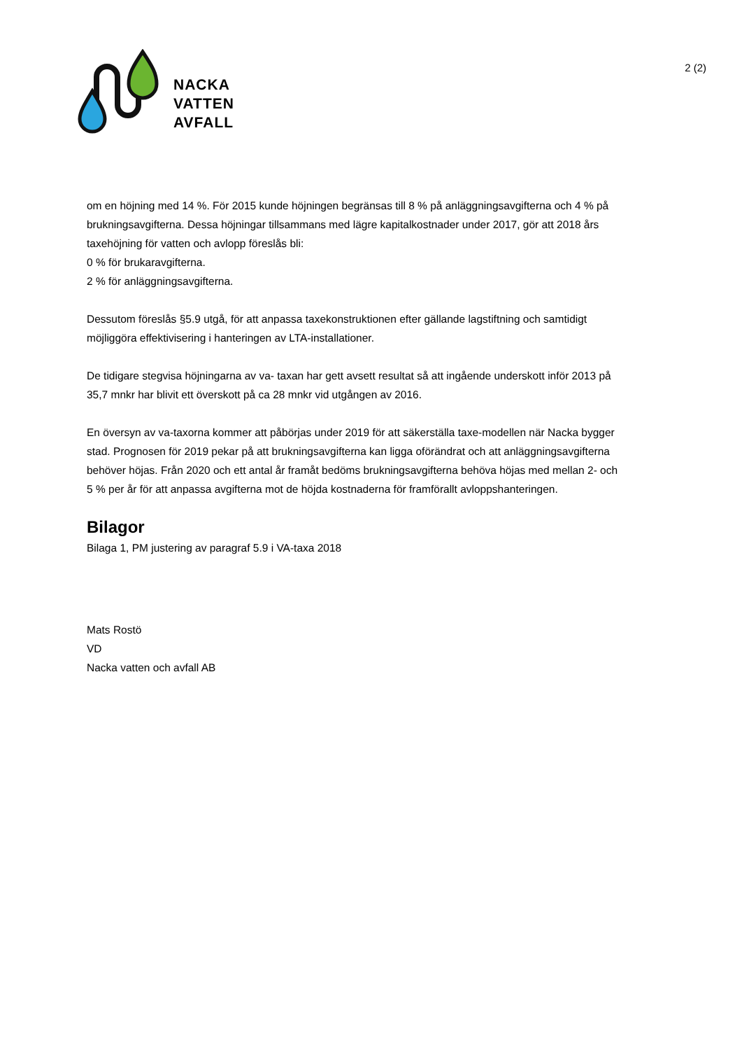NACKA
VATTEN
AVFALL
2 (2)
om en höjning med 14 %. För 2015 kunde höjningen begränsas till 8 % på anläggningsavgifterna och 4 % på brukningsavgifterna. Dessa höjningar tillsammans med lägre kapitalkostnader under 2017, gör att 2018 års taxehöjning för vatten och avlopp föreslås bli:
0 % för brukaravgifterna.
2 % för anläggningsavgifterna.
Dessutom föreslås §5.9 utgå, för att anpassa taxekonstruktionen efter gällande lagstiftning och samtidigt möjliggöra effektivisering i hanteringen av LTA-installationer.
De tidigare stegvisa höjningarna av va- taxan har gett avsett resultat så att ingående underskott inför 2013 på 35,7 mnkr har blivit ett överskott på ca 28 mnkr vid utgången av 2016.
En översyn av va-taxorna kommer att påbörjas under 2019 för att säkerställa taxe-modellen när Nacka bygger stad. Prognosen för 2019 pekar på att brukningsavgifterna kan ligga oförändrat och att anläggningsavgifterna behöver höjas. Från 2020 och ett antal år framåt bedöms brukningsavgifterna behöva höjas med mellan 2- och 5 % per år för att anpassa avgifterna mot de höjda kostnaderna för framförallt avloppshanteringen.
Bilagor
Bilaga 1, PM justering av paragraf 5.9 i VA-taxa 2018
Mats Rostö
VD
Nacka vatten och avfall AB